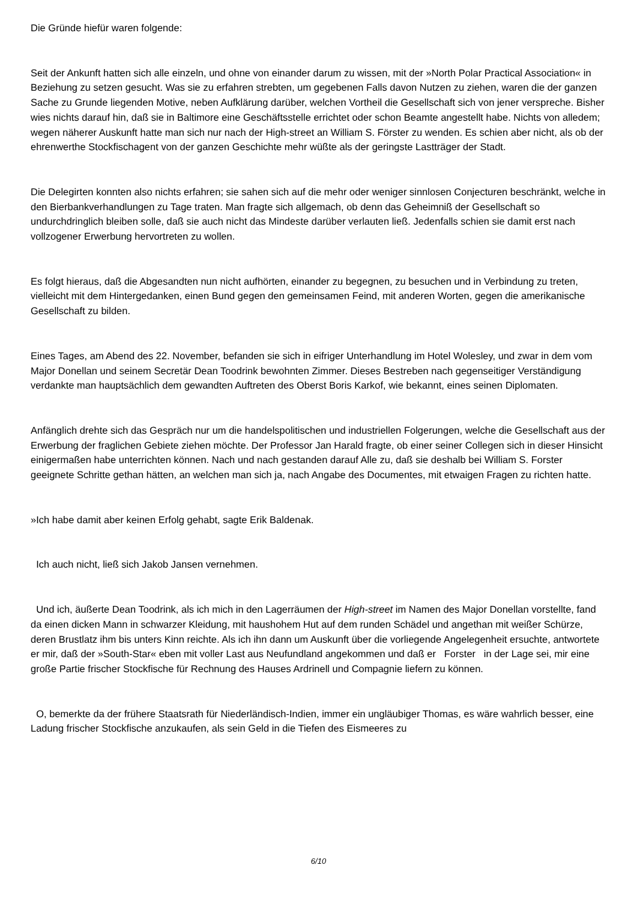Die Gründe hiefür waren folgende:
Seit der Ankunft hatten sich alle einzeln, und ohne von einander darum zu wissen, mit der »North Polar Practical Association« in Beziehung zu setzen gesucht. Was sie zu erfahren strebten, um gegebenen Falls davon Nutzen zu ziehen, waren die der ganzen Sache zu Grunde liegenden Motive, neben Aufklärung darüber, welchen Vortheil die Gesellschaft sich von jener verspreche. Bisher wies nichts darauf hin, daß sie in Baltimore eine Geschäftsstelle errichtet oder schon Beamte angestellt habe. Nichts von alledem; wegen näherer Auskunft hatte man sich nur nach der High-street an William S. Förster zu wenden. Es schien aber nicht, als ob der ehrenwerthe Stockfischagent von der ganzen Geschichte mehr wüßte als der geringste Lastträger der Stadt.
Die Delegirten konnten also nichts erfahren; sie sahen sich auf die mehr oder weniger sinnlosen Conjecturen beschränkt, welche in den Bierbankverhandlungen zu Tage traten. Man fragte sich allgemach, ob denn das Geheimniß der Gesellschaft so undurchdringlich bleiben solle, daß sie auch nicht das Mindeste darüber verlauten ließ. Jedenfalls schien sie damit erst nach vollzogener Erwerbung hervortreten zu wollen.
Es folgt hieraus, daß die Abgesandten nun nicht aufhörten, einander zu begegnen, zu besuchen und in Verbindung zu treten, vielleicht mit dem Hintergedanken, einen Bund gegen den gemeinsamen Feind, mit anderen Worten, gegen die amerikanische Gesellschaft zu bilden.
Eines Tages, am Abend des 22. November, befanden sie sich in eifriger Unterhandlung im Hotel Wolesley, und zwar in dem vom Major Donellan und seinem Secretär Dean Toodrink bewohnten Zimmer. Dieses Bestreben nach gegenseitiger Verständigung verdankte man hauptsächlich dem gewandten Auftreten des Oberst Boris Karkof, wie bekannt, eines seinen Diplomaten.
Anfänglich drehte sich das Gespräch nur um die handelspolitischen und industriellen Folgerungen, welche die Gesellschaft aus der Erwerbung der fraglichen Gebiete ziehen möchte. Der Professor Jan Harald fragte, ob einer seiner Collegen sich in dieser Hinsicht einigermaßen habe unterrichten können. Nach und nach gestanden darauf Alle zu, daß sie deshalb bei William S. Forster geeignete Schritte gethan hätten, an welchen man sich ja, nach Angabe des Documentes, mit etwaigen Fragen zu richten hatte.
»Ich habe damit aber keinen Erfolg gehabt, sagte Erik Baldenak.
Ich auch nicht, ließ sich Jakob Jansen vernehmen.
Und ich, äußerte Dean Toodrink, als ich mich in den Lagerräumen der High-street im Namen des Major Donellan vorstellte, fand da einen dicken Mann in schwarzer Kleidung, mit haushohem Hut auf dem runden Schädel und angethan mit weißer Schürze, deren Brustlatz ihm bis unters Kinn reichte. Als ich ihn dann um Auskunft über die vorliegende Angelegenheit ersuchte, antwortete er mir, daß der »South-Star« eben mit voller Last aus Neufundland angekommen und daß er Forster in der Lage sei, mir eine große Partie frischer Stockfische für Rechnung des Hauses Ardrinell und Compagnie liefern zu können.
O, bemerkte da der frühere Staatsrath für Niederländisch-Indien, immer ein ungläubiger Thomas, es wäre wahrlich besser, eine Ladung frischer Stockfische anzukaufen, als sein Geld in die Tiefen des Eismeeres zu
6/10